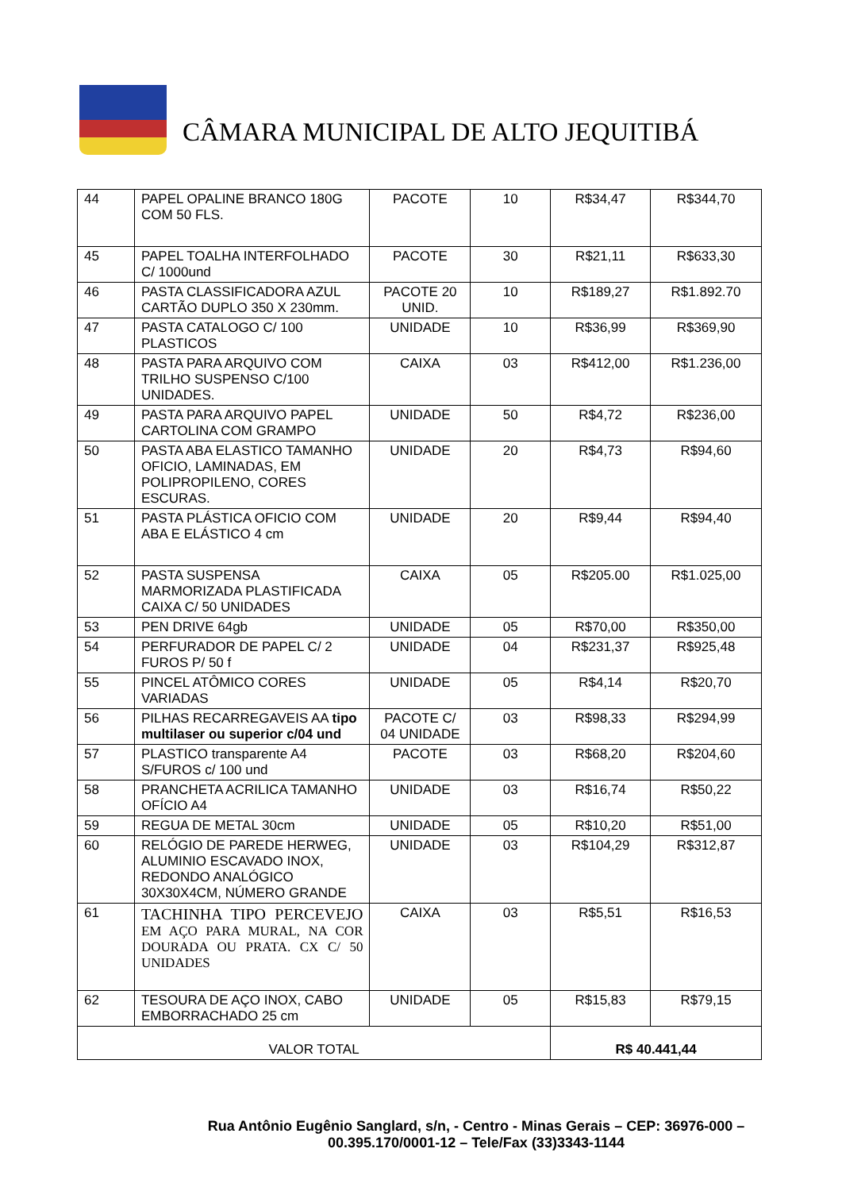CÂMARA MUNICIPAL DE ALTO JEQUITIBÁ
| 44 | PAPEL OPALINE BRANCO 180G COM 50 FLS. | PACOTE | 10 | R$34,47 | R$344,70 |
| 45 | PAPEL TOALHA INTERFOLHADO C/ 1000und | PACOTE | 30 | R$21,11 | R$633,30 |
| 46 | PASTA CLASSIFICADORA AZUL CARTÃO DUPLO 350 X 230mm. | PACOTE 20 UNID. | 10 | R$189,27 | R$1.892.70 |
| 47 | PASTA CATALOGO C/ 100 PLASTICOS | UNIDADE | 10 | R$36,99 | R$369,90 |
| 48 | PASTA PARA ARQUIVO COM TRILHO SUSPENSO C/100 UNIDADES. | CAIXA | 03 | R$412,00 | R$1.236,00 |
| 49 | PASTA PARA ARQUIVO PAPEL CARTOLINA COM GRAMPO | UNIDADE | 50 | R$4,72 | R$236,00 |
| 50 | PASTA ABA ELASTICO TAMANHO OFICIO, LAMINADAS, EM POLIPROPILENO, CORES ESCURAS. | UNIDADE | 20 | R$4,73 | R$94,60 |
| 51 | PASTA PLÁSTICA OFICIO COM ABA E ELÁSTICO 4 cm | UNIDADE | 20 | R$9,44 | R$94,40 |
| 52 | PASTA SUSPENSA MARMORIZADA PLASTIFICADA CAIXA C/ 50 UNIDADES | CAIXA | 05 | R$205.00 | R$1.025,00 |
| 53 | PEN DRIVE 64gb | UNIDADE | 05 | R$70,00 | R$350,00 |
| 54 | PERFURADOR DE PAPEL C/ 2 FUROS P/ 50 f | UNIDADE | 04 | R$231,37 | R$925,48 |
| 55 | PINCEL ATÔMICO CORES VARIADAS | UNIDADE | 05 | R$4,14 | R$20,70 |
| 56 | PILHAS RECARREGAVEIS AA tipo multilaser ou superior c/04 und | PACOTE C/ 04 UNIDADE | 03 | R$98,33 | R$294,99 |
| 57 | PLASTICO transparente A4 S/FUROS c/ 100 und | PACOTE | 03 | R$68,20 | R$204,60 |
| 58 | PRANCHETA ACRILICA TAMANHO OFÍCIO A4 | UNIDADE | 03 | R$16,74 | R$50,22 |
| 59 | REGUA DE METAL 30cm | UNIDADE | 05 | R$10,20 | R$51,00 |
| 60 | RELÓGIO DE PAREDE HERWEG, ALUMINIO ESCAVADO INOX, REDONDO ANALÓGICO 30X30X4CM, NÚMERO GRANDE | UNIDADE | 03 | R$104,29 | R$312,87 |
| 61 | TACHINHA TIPO PERCEVEJO EM AÇO PARA MURAL, NA COR DOURADA OU PRATA. CX C/ 50 UNIDADES | CAIXA | 03 | R$5,51 | R$16,53 |
| 62 | TESOURA DE AÇO INOX, CABO EMBORRACHADO 25 cm | UNIDADE | 05 | R$15,83 | R$79,15 |
| VALOR TOTAL | | | | R$ 40.441,44 | |
Rua Antônio Eugênio Sanglard, s/n, - Centro - Minas Gerais – CEP: 36976-000 –
00.395.170/0001-12 – Tele/Fax (33)3343-1144